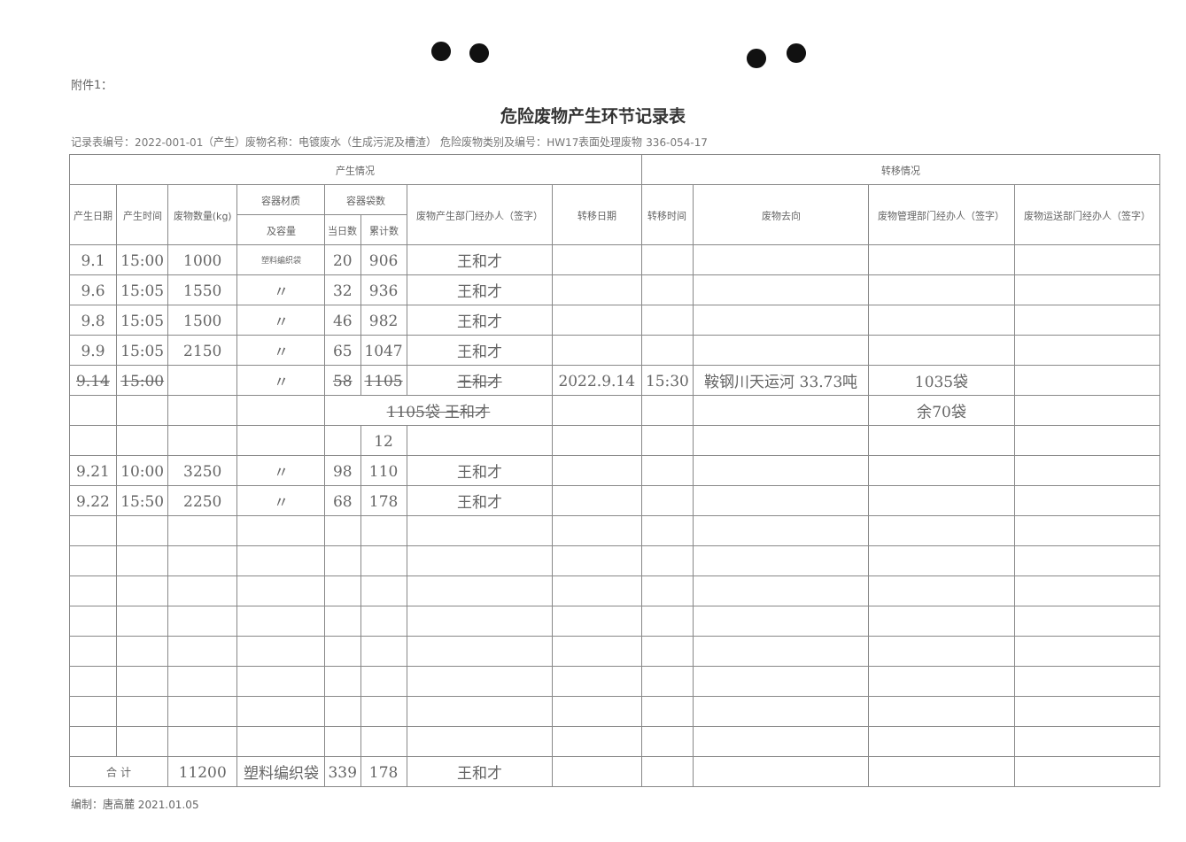附件1：
危险废物产生环节记录表
记录表编号：2022-001-01（产生）废物名称：电镀废水（生成污泥及槽渣） 危险废物类别及编号：HW17表面处理废物 336-054-17
| 产生情况 | | | | | | | | 转移情况 | | | |
| --- | --- | --- | --- | --- | --- | --- | --- | --- | --- | --- | --- |
| 产生日期 | 产生时间 | 废物数量(kg) | 容器材质 | 容器袋数 | | 废物产生部门经办人（签字） | 转移日期 | 转移时间 | 废物去向 | 废物管理部门经办人（签字） | 废物运送部门经办人（签字） |
| | | | 及容量 | 当日数 | 累计数 | | | | | | |
| 9.1 | 15:00 | 1000 | 塑料编织袋 | 20 | 906 | 王和才 | | | | | |
| 9.6 | 15:05 | 1550 | 〃 | 32 | 936 | 王和才 | | | | | |
| 9.8 | 15:05 | 1500 | 〃 | 46 | 982 | 王和才 | | | | | |
| 9.9 | 15:05 | 2150 | 〃 | 65 | 1047 | 王和才 | | | | | |
| 9.14 | 15:00 | | 〃 | 58 | 1105 | 王和才 | 2022.9.14 | 15:30 | 鞍钢川天运河 33.73吨 | 1035袋 | |
| | | | | 1105袋 王和才 | | | | | | 余70袋 | |
| | | | | | 12 | | | | | | |
| 9.21 | 10:00 | 3250 | 〃 | 98 | 110 | 王和才 | | | | | |
| 9.22 | 15:50 | 2250 | 〃 | 68 | 178 | 王和才 | | | | | |
| 合 计 | | 11200 | 塑料编织袋 | 339 | 178 | 王和才 | | | | | |
编制：唐高麓 2021.01.05